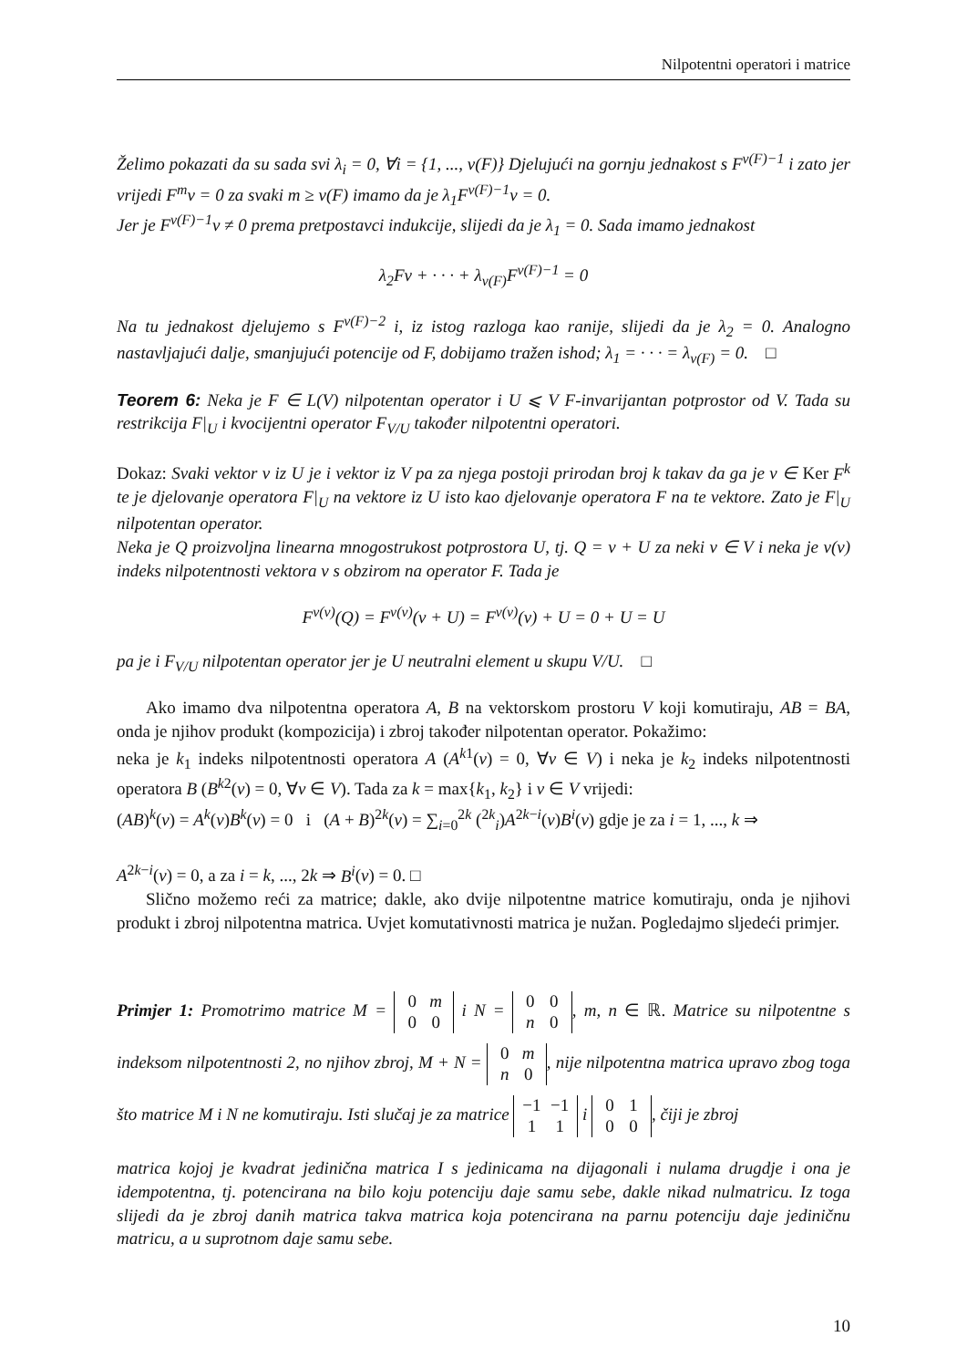Nilpotentni operatori i matrice
Želimo pokazati da su sada svi λ<sub>i</sub> = 0, ∀i = {1, ..., ν(F)} Djelujući na gornju jednakost s F<sup>ν(F)−1</sup> i zato jer vrijedi F<sup>m</sup>v = 0 za svaki m ≥ ν(F) imamo da je λ<sub>1</sub>F<sup>ν(F)−1</sup>v = 0.
Jer je F<sup>ν(F)−1</sup>v ≠ 0 prema pretpostavci indukcije, slijedi da je λ<sub>1</sub> = 0. Sada imamo jednakost
λ<sub>2</sub>Fv + · · · + λ<sub>ν(F)</sub>F<sup>ν(F)−1</sup> = 0
Na tu jednakost djelujemo s F<sup>ν(F)−2</sup> i, iz istog razloga kao ranije, slijedi da je λ<sub>2</sub> = 0. Analogno nastavljajući dalje, smanjujući potencije od F, dobijamo tražen ishod; λ<sub>1</sub> = · · · = λ<sub>ν(F)</sub> = 0. □
Teorem 6: Neka je F ∈ L(V) nilpotentan operator i U ⩽ V F-invarijantan potprostor od V. Tada su restrikcija F|<sub>U</sub> i kvocijentni operator F<sub>V/U</sub> također nilpotentni operatori.
Dokaz: Svaki vektor v iz U je i vektor iz V pa za njega postoji prirodan broj k takav da ga je v ∈ Ker F<sup>k</sup> te je djelovanje operatora F|<sub>U</sub> na vektore iz U isto kao djelovanje operatora F na te vektore. Zato je F|<sub>U</sub> nilpotentan operator.
Neka je Q proizvoljna linearna mnogostrukost potprostora U, tj. Q = v + U za neki v ∈ V i neka je ν(v) indeks nilpotentnosti vektora v s obzirom na operator F. Tada je
F<sup>ν(v)</sup>(Q) = F<sup>ν(v)</sup>(v + U) = F<sup>ν(v)</sup>(v) + U = 0 + U = U
pa je i F<sub>V/U</sub> nilpotentan operator jer je U neutralni element u skupu V/U. □
Ako imamo dva nilpotentna operatora A, B na vektorskom prostoru V koji komutiraju, AB = BA, onda je njihov produkt (kompozicija) i zbroj također nilpotentan operator. Pokažimo:
neka je k<sub>1</sub> indeks nilpotentnosti operatora A (A<sup>k1</sup>(v) = 0, ∀v ∈ V) i neka je k<sub>2</sub> indeks nilpotentnosti operatora B (B<sup>k2</sup>(v) = 0, ∀v ∈ V). Tada za k = max{k<sub>1</sub>, k<sub>2</sub>} i v ∈ V vrijedi:
(AB)<sup>k</sup>(v) = A<sup>k</sup>(v)B<sup>k</sup>(v) = 0 i (A + B)<sup>2k</sup>(v) = ∑<sub>i=0</sub><sup>2k</sup> (<sup>2k</sup><sub>i</sub>)A<sup>2k−i</sup>(v)B<sup>i</sup>(v) gdje je za i = 1, ..., k ⇒
A<sup>2k−i</sup>(v) = 0, a za i = k, ..., 2k ⇒ B<sup>i</sup>(v) = 0. □
Slično možemo reći za matrice; dakle, ako dvije nilpotentne matrice komutiraju, onda je njihovi produkt i zbroj nilpotentna matrica. Uvjet komutativnosti matrica je nužan. Pogledajmo sljedeći primjer.
Primjer 1: Promotrimo matrice M = 0 m
0 0 i N = 0 0
n 0, m, n ∈ ℝ. Matrice su nilpotentne s indeksom nilpotentnosti 2, no njihov zbroj, M + N = 0 m
n 0, nije nilpotentna matrica upravo zbog toga što matrice M i N ne komutiraju. Isti slučaj je za matrice −1 −1
1 1 i 0 1
0 0, čiji je zbroj
matrica kojoj je kvadrat jedinična matrica I s jedinicama na dijagonali i nulama drugdje i ona je idempotentna, tj. potencirana na bilo koju potenciju daje samu sebe, dakle nikad nulmatricu. Iz toga slijedi da je zbroj danih matrica takva matrica koja potencirana na parnu potenciju daje jediničnu matricu, a u suprotnom daje samu sebe.
10